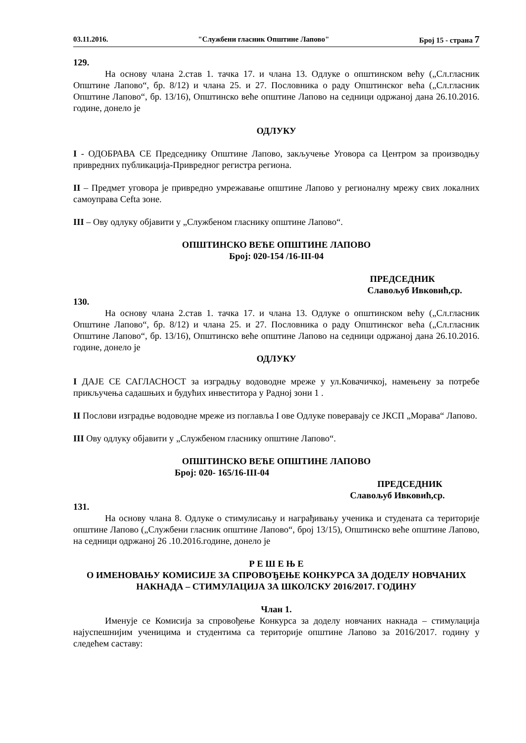03.11.2016. "Службени гласник Општине Лапово" Број 15 - страна 7
129.
На основу члана 2.став 1. тачка 17. и члана 13. Одлуке о општинском већу („Сл.гласник Општине Лапово“, бр. 8/12) и члана 25. и 27. Пословника о раду Општинског већа („Сл.гласник Општине Лапово“, бр. 13/16), Општинско веће општине Лапово на седници одржаној дана 26.10.2016. године, донело је
ОДЛУКУ
I - ОДОБРАВА СЕ Председнику Општине Лапово, закључење Уговора са Центром за производњу привредних публикација-Привредног регистра региона.
II – Предмет уговора је привредно умрежавање општине Лапово у регионалну мрежу свих локалних самоуправа Cefta зоне.
III – Ову одлуку објавити у „Службеном гласнику општине Лапово“.
ОПШТИНСКО ВЕЋЕ ОПШТИНЕ ЛАПОВО
Број: 020-154 /16-III-04
ПРЕДСЕДНИК
Славољуб Ивковић,ср.
130.
На основу члана 2.став 1. тачка 17. и члана 13. Одлуке о општинском већу („Сл.гласник Општине Лапово“, бр. 8/12) и члана 25. и 27. Пословника о раду Општинског већа („Сл.гласник Општине Лапово“, бр. 13/16), Општинско веће општине Лапово на седници одржаној дана 26.10.2016. године, донело је
ОДЛУКУ
I ДАЈЕ СЕ САГЛАСНОСТ за изградњу водоводне мреже у ул.Ковачичкој, намењену за потребе прикључења садашњих и будућих инвеститора у Радној зони 1 .
II Послови изградње водоводне мреже из поглавља I ове Одлуке поверавају се ЈКСП „Морава“ Лапово.
III Ову одлуку објавити у „Службеном гласнику општине Лапово“.
ОПШТИНСКО ВЕЋЕ ОПШТИНЕ ЛАПОВО
Број: 020- 165/16-III-04
ПРЕДСЕДНИК
Славољуб Ивковић,ср.
131.
На основу члана 8. Одлуке о стимулисању и награђивању ученика и студената са територије општине Лапово („Службени гласник општине Лапово“, број 13/15), Општинско веће општине Лапово, на седници одржаној 26 .10.2016.године, донело је
Р Е Ш Е Њ Е
О ИМЕНОВАЊУ КОМИСИЈЕ ЗА СПРОВОЂЕЊЕ КОНКУРСА ЗА ДОДЕЛУ НОВЧАНИХ НАКНАДА – СТИМУЛАЦИЈА ЗА ШКОЛСКУ 2016/2017. ГОДИНУ
Члан 1.
Именује се Комисија за спровођење Конкурса за доделу новчаних накнада – стимулација најуспешнијим ученицима и студентима са територије општине Лапово за 2016/2017. годину у следећем саставу: